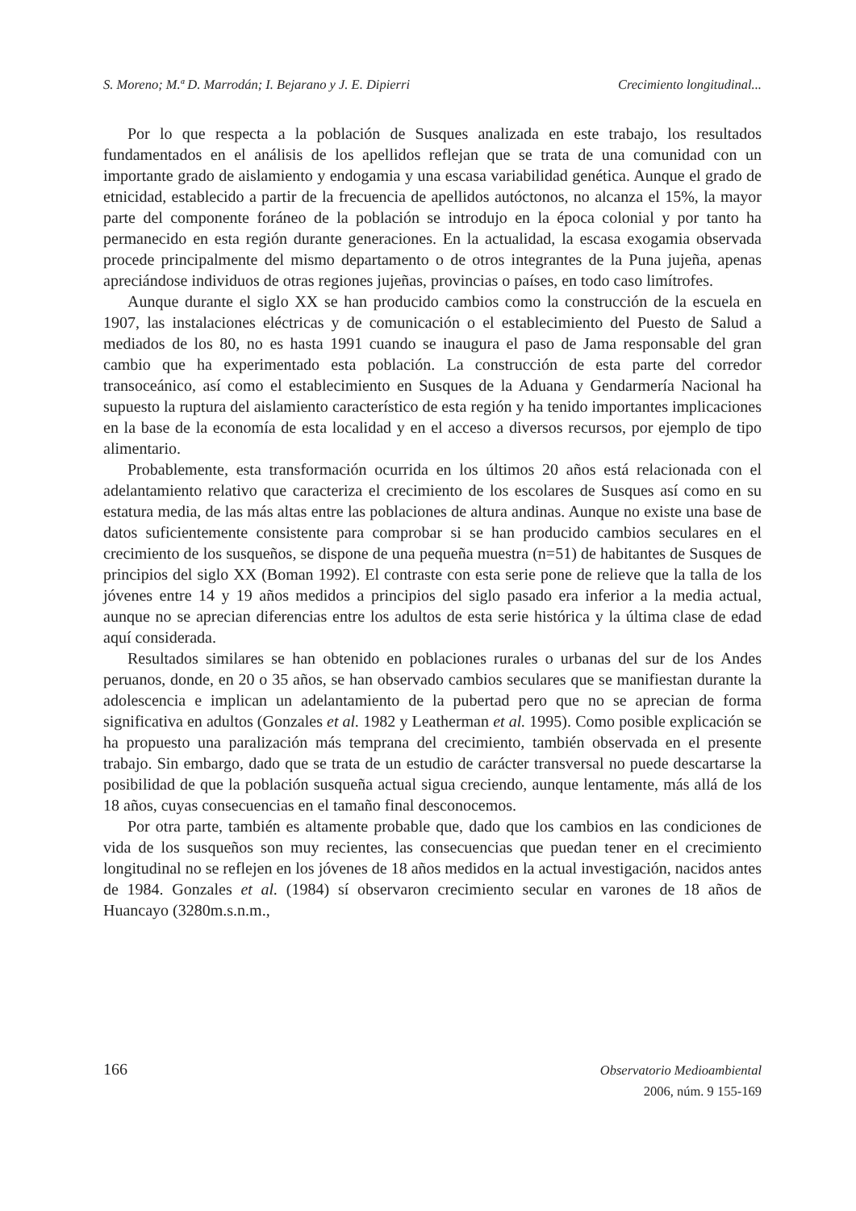S. Moreno; M.ª D. Marrodán; I. Bejarano y J. E. Dipierri Crecimiento longitudinal...
Por lo que respecta a la población de Susques analizada en este trabajo, los resultados fundamentados en el análisis de los apellidos reflejan que se trata de una comunidad con un importante grado de aislamiento y endogamia y una escasa variabilidad genética. Aunque el grado de etnicidad, establecido a partir de la frecuencia de apellidos autóctonos, no alcanza el 15%, la mayor parte del componente foráneo de la población se introdujo en la época colonial y por tanto ha permanecido en esta región durante generaciones. En la actualidad, la escasa exogamia observada procede principalmente del mismo departamento o de otros integrantes de la Puna jujeña, apenas apreciándose individuos de otras regiones jujeñas, provincias o países, en todo caso limítrofes.
Aunque durante el siglo XX se han producido cambios como la construcción de la escuela en 1907, las instalaciones eléctricas y de comunicación o el establecimiento del Puesto de Salud a mediados de los 80, no es hasta 1991 cuando se inaugura el paso de Jama responsable del gran cambio que ha experimentado esta población. La construcción de esta parte del corredor transoceánico, así como el establecimiento en Susques de la Aduana y Gendarmería Nacional ha supuesto la ruptura del aislamiento característico de esta región y ha tenido importantes implicaciones en la base de la economía de esta localidad y en el acceso a diversos recursos, por ejemplo de tipo alimentario.
Probablemente, esta transformación ocurrida en los últimos 20 años está relacionada con el adelantamiento relativo que caracteriza el crecimiento de los escolares de Susques así como en su estatura media, de las más altas entre las poblaciones de altura andinas. Aunque no existe una base de datos suficientemente consistente para comprobar si se han producido cambios seculares en el crecimiento de los susqueños, se dispone de una pequeña muestra (n=51) de habitantes de Susques de principios del siglo XX (Boman 1992). El contraste con esta serie pone de relieve que la talla de los jóvenes entre 14 y 19 años medidos a principios del siglo pasado era inferior a la media actual, aunque no se aprecian diferencias entre los adultos de esta serie histórica y la última clase de edad aquí considerada.
Resultados similares se han obtenido en poblaciones rurales o urbanas del sur de los Andes peruanos, donde, en 20 o 35 años, se han observado cambios seculares que se manifiestan durante la adolescencia e implican un adelantamiento de la pubertad pero que no se aprecian de forma significativa en adultos (Gonzales et al. 1982 y Leatherman et al. 1995). Como posible explicación se ha propuesto una paralización más temprana del crecimiento, también observada en el presente trabajo. Sin embargo, dado que se trata de un estudio de carácter transversal no puede descartarse la posibilidad de que la población susqueña actual sigua creciendo, aunque lentamente, más allá de los 18 años, cuyas consecuencias en el tamaño final desconocemos.
Por otra parte, también es altamente probable que, dado que los cambios en las condiciones de vida de los susqueños son muy recientes, las consecuencias que puedan tener en el crecimiento longitudinal no se reflejen en los jóvenes de 18 años medidos en la actual investigación, nacidos antes de 1984. Gonzales et al. (1984) sí observaron crecimiento secular en varones de 18 años de Huancayo (3280m.s.n.m.,
166
Observatorio Medioambiental
2006, núm. 9 155-169